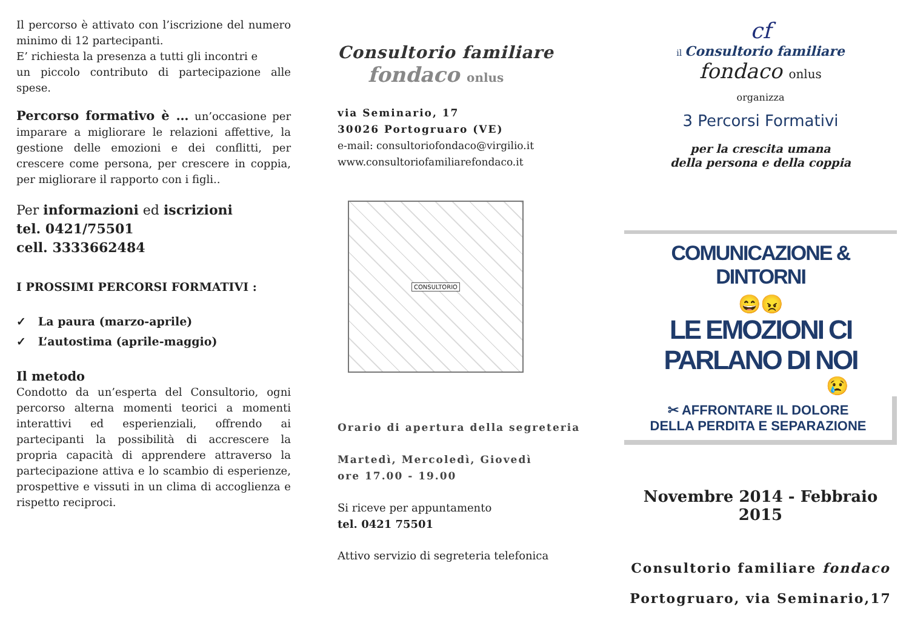Il percorso è attivato con l’iscrizione del numero minimo di 12 partecipanti.
E’ richiesta la presenza a tutti gli incontri e
un piccolo contributo di partecipazione alle spese.
Percorso formativo è … un’occasione per imparare a migliorare le relazioni affettive, la gestione delle emozioni e dei conflitti, per crescere come persona, per crescere in coppia, per migliorare il rapporto con i figli..
Per informazioni ed iscrizioni
tel. 0421/75501
cell. 3333662484
I PROSSIMI PERCORSI FORMATIVI :
✓ La paura (marzo-aprile)
✓ L’autostima (aprile-maggio)
Il metodo
Condotto da un’esperta del Consultorio, ogni percorso alterna momenti teorici a momenti interattivi ed esperienziali, offrendo ai partecipanti la possibilità di accrescere la propria capacità di apprendere attraverso la partecipazione attiva e lo scambio di esperienze, prospettive e vissuti in un clima di accoglienza e rispetto reciproci.
Consultorio familiare
fondaco onlus
via Seminario, 17
30026 Portogruaro (VE)
e-mail: consultoriofondaco@virgilio.it
www.consultoriofamiliarefondaco.it
CONSULTORIO
Orario di apertura della segreteria
Martedì, Mercoledì, Giovedì
ore 17.00 - 19.00
Si riceve per appuntamento
tel. 0421 75501
Attivo servizio di segreteria telefonica
cf
il Consultorio familiare
fondaco onlus
organizza
3 Percorsi Formativi
per la crescita umana
della persona e della coppia
COMUNICAZIONE & DINTORNI
😄😠
LE EMOZIONI CI PARLANO DI NOI
😢
✂ AFFRONTARE IL DOLORE
DELLA PERDITA E SEPARAZIONE
Novembre 2014 - Febbraio 2015
Consultorio familiare fondaco
Portogruaro, via Seminario,17